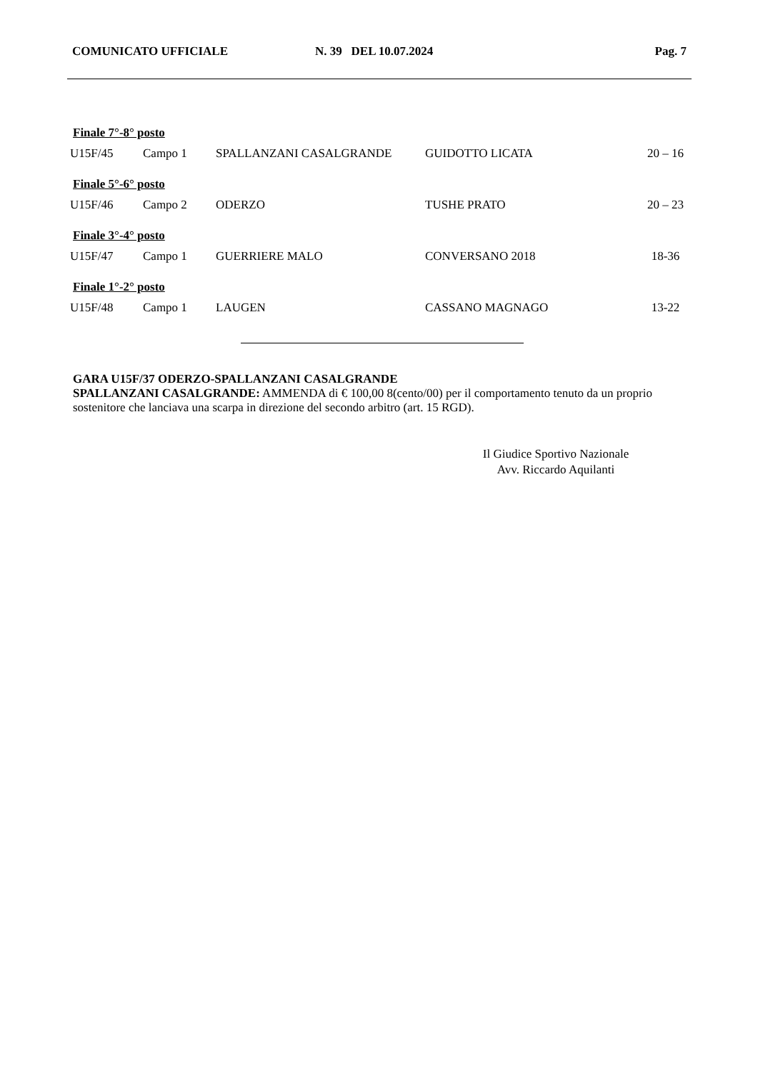COMUNICATO UFFICIALE N. 39 DEL 10.07.2024 Pag. 7
| Finale 7°-8° posto | | | | |
| U15F/45 | Campo 1 | SPALLANZANI CASALGRANDE | GUIDOTTO LICATA | 20 – 16 |
| Finale 5°-6° posto | | | | |
| U15F/46 | Campo 2 | ODERZO | TUSHE PRATO | 20 – 23 |
| Finale 3°-4° posto | | | | |
| U15F/47 | Campo 1 | GUERRIERE MALO | CONVERSANO 2018 | 18-36 |
| Finale 1°-2° posto | | | | |
| U15F/48 | Campo 1 | LAUGEN | CASSANO MAGNAGO | 13-22 |
GARA U15F/37 ODERZO-SPALLANZANI CASALGRANDE
SPALLANZANI CASALGRANDE: AMMENDA di € 100,00 8(cento/00) per il comportamento tenuto da un proprio sostenitore che lanciava una scarpa in direzione del secondo arbitro (art. 15 RGD).
Il Giudice Sportivo Nazionale
Avv. Riccardo Aquilanti